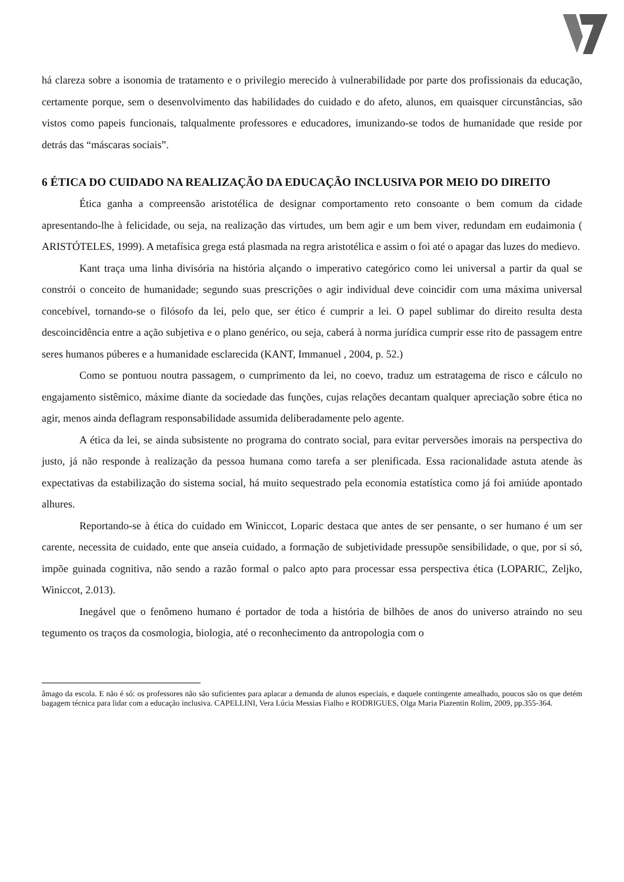há clareza sobre a isonomia de tratamento e o privilegio merecido à vulnerabilidade por parte dos profissionais da educação, certamente porque, sem o desenvolvimento das habilidades do cuidado e do afeto, alunos, em quaisquer circunstâncias, são vistos como papeis funcionais, talqualmente professores e educadores, imunizando-se todos de humanidade que reside por detrás das “máscaras sociais”.
6 ÉTICA DO CUIDADO NA REALIZAÇÃO DA EDUCAÇÃO INCLUSIVA POR MEIO DO DIREITO
Ética ganha a compreensão aristotélica de designar comportamento reto consoante o bem comum da cidade apresentando-lhe à felicidade, ou seja, na realização das virtudes, um bem agir e um bem viver, redundam em eudaimonia ( ARISTÓTELES, 1999). A metafísica grega está plasmada na regra aristotélica e assim o foi até o apagar das luzes do medievo.
Kant traça uma linha divisória na história alçando o imperativo categórico como lei universal a partir da qual se constrói o conceito de humanidade; segundo suas prescrições o agir individual deve coincidir com uma máxima universal concebível, tornando-se o filósofo da lei, pelo que, ser ético é cumprir a lei. O papel sublimar do direito resulta desta descoincidência entre a ação subjetiva e o plano genérico, ou seja, caberá à norma jurídica cumprir esse rito de passagem entre seres humanos púberes e a humanidade esclarecida (KANT, Immanuel , 2004, p. 52.)
Como se pontuou noutra passagem, o cumprimento da lei, no coevo, traduz um estratagema de risco e cálculo no engajamento sistêmico, máxime diante da sociedade das funções, cujas relações decantam qualquer apreciação sobre ética no agir, menos ainda deflagram responsabilidade assumida deliberadamente pelo agente.
A ética da lei, se ainda subsistente no programa do contrato social, para evitar perversões imorais na perspectiva do justo, já não responde à realização da pessoa humana como tarefa a ser plenificada. Essa racionalidade astuta atende às expectativas da estabilização do sistema social, há muito sequestrado pela economia estatística como já foi amiúde apontado alhures.
Reportando-se à ética do cuidado em Winiccot, Loparic destaca que antes de ser pensante, o ser humano é um ser carente, necessita de cuidado, ente que anseia cuidado, a formação de subjetividade pressupõe sensibilidade, o que, por si só, impõe guinada cognitiva, não sendo a razão formal o palco apto para processar essa perspectiva ética (LOPARIC, Zeljko, Winiccot, 2.013).
Inegável que o fenômeno humano é portador de toda a história de bilhões de anos do universo atraindo no seu tegumento os traços da cosmologia, biologia, até o reconhecimento da antropologia com o
âmago da escola. E não é só: os professores não são suficientes para aplacar a demanda de alunos especiais, e daquele contingente amealhado, poucos são os que detém bagagem técnica para lidar com a educação inclusiva. CAPELLINI, Vera Lúcia Messias Fialho e RODRIGUES, Olga Maria Piazentin Rolim, 2009, pp.355-364.